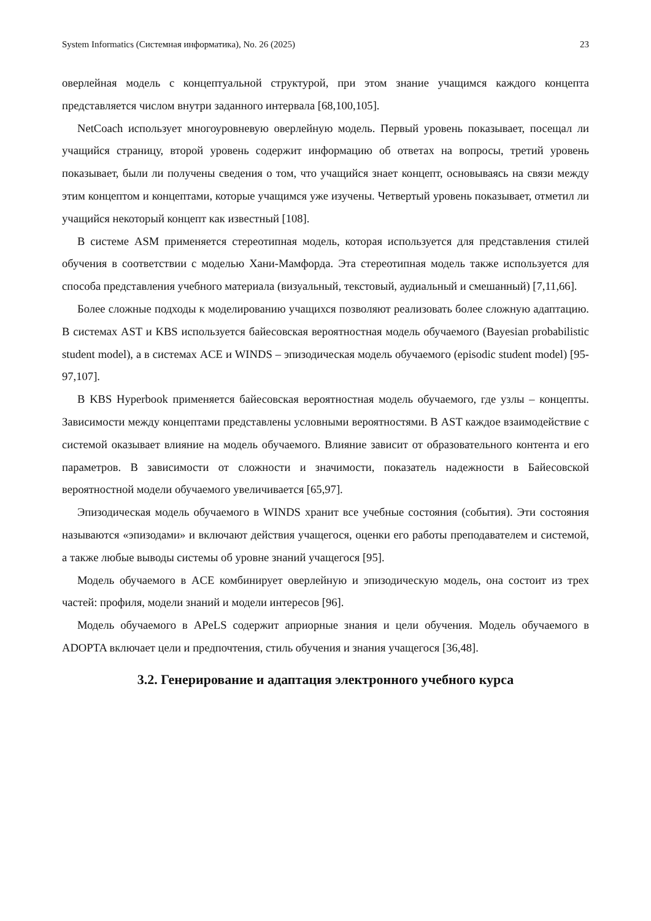System Informatics (Системная информатика), No. 26 (2025) 23
оверлейная модель с концептуальной структурой, при этом знание учащимся каждого концепта представляется числом внутри заданного интервала [68,100,105].
NetCoach использует многоуровневую оверлейную модель. Первый уровень показывает, посещал ли учащийся страницу, второй уровень содержит информацию об ответах на вопросы, третий уровень показывает, были ли получены сведения о том, что учащийся знает концепт, основываясь на связи между этим концептом и концептами, которые учащимся уже изучены. Четвертый уровень показывает, отметил ли учащийся некоторый концепт как известный [108].
В системе ASM применяется стереотипная модель, которая используется для представления стилей обучения в соответствии с моделью Хани-Мамфорда. Эта стереотипная модель также используется для способа представления учебного материала (визуальный, текстовый, аудиальный и смешанный) [7,11,66].
Более сложные подходы к моделированию учащихся позволяют реализовать более сложную адаптацию. В системах AST и KBS используется байесовская вероятностная модель обучаемого (Bayesian probabilistic student model), а в системах ACE и WINDS – эпизодическая модель обучаемого (episodic student model) [95-97,107].
В KBS Hyperbook применяется байесовская вероятностная модель обучаемого, где узлы – концепты. Зависимости между концептами представлены условными вероятностями. В AST каждое взаимодействие с системой оказывает влияние на модель обучаемого. Влияние зависит от образовательного контента и его параметров. В зависимости от сложности и значимости, показатель надежности в Байесовской вероятностной модели обучаемого увеличивается [65,97].
Эпизодическая модель обучаемого в WINDS хранит все учебные состояния (события). Эти состояния называются «эпизодами» и включают действия учащегося, оценки его работы преподавателем и системой, а также любые выводы системы об уровне знаний учащегося [95].
Модель обучаемого в ACE комбинирует оверлейную и эпизодическую модель, она состоит из трех частей: профиля, модели знаний и модели интересов [96].
Модель обучаемого в APeLS содержит априорные знания и цели обучения. Модель обучаемого в ADOPTA включает цели и предпочтения, стиль обучения и знания учащегося [36,48].
3.2. Генерирование и адаптация электронного учебного курса